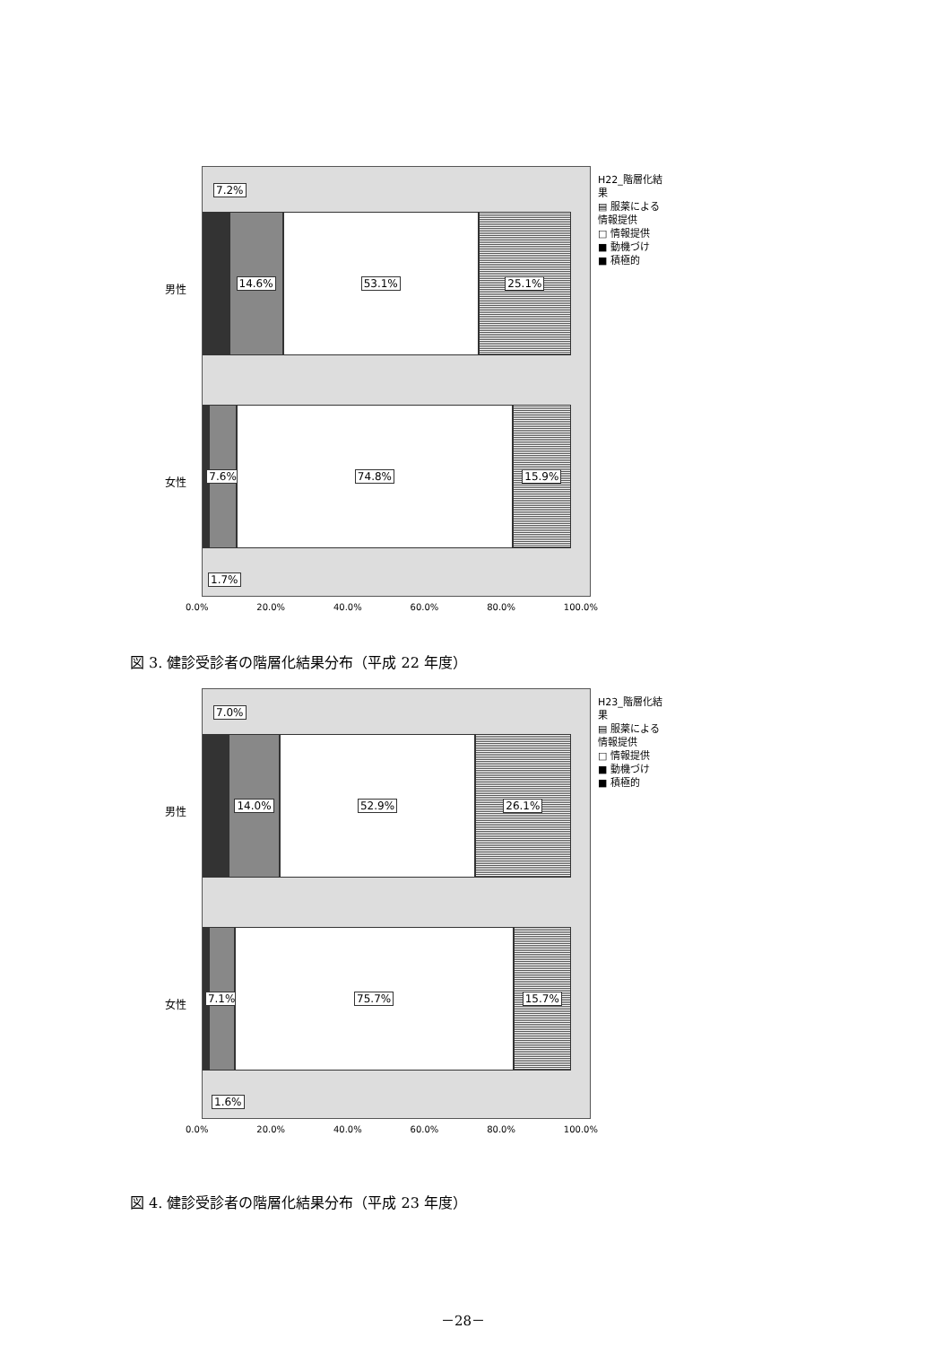7.2%
14.6% 53.1% 25.1%
7.6% 74.8% 15.9%
1.7%
男性
女性
0.0% 20.0% 40.0% 60.0% 80.0% 100.0%
H22_階層化結果
▤ 服薬による情報提供
□ 情報提供
■ 動機づけ
■ 積極的
図 3. 健診受診者の階層化結果分布（平成 22 年度）
7.0%
14.0% 52.9% 26.1%
7.1% 75.7% 15.7%
1.6%
男性
女性
0.0% 20.0% 40.0% 60.0% 80.0% 100.0%
H23_階層化結果
▤ 服薬による情報提供
□ 情報提供
■ 動機づけ
■ 積極的
図 4. 健診受診者の階層化結果分布（平成 23 年度）
－28－